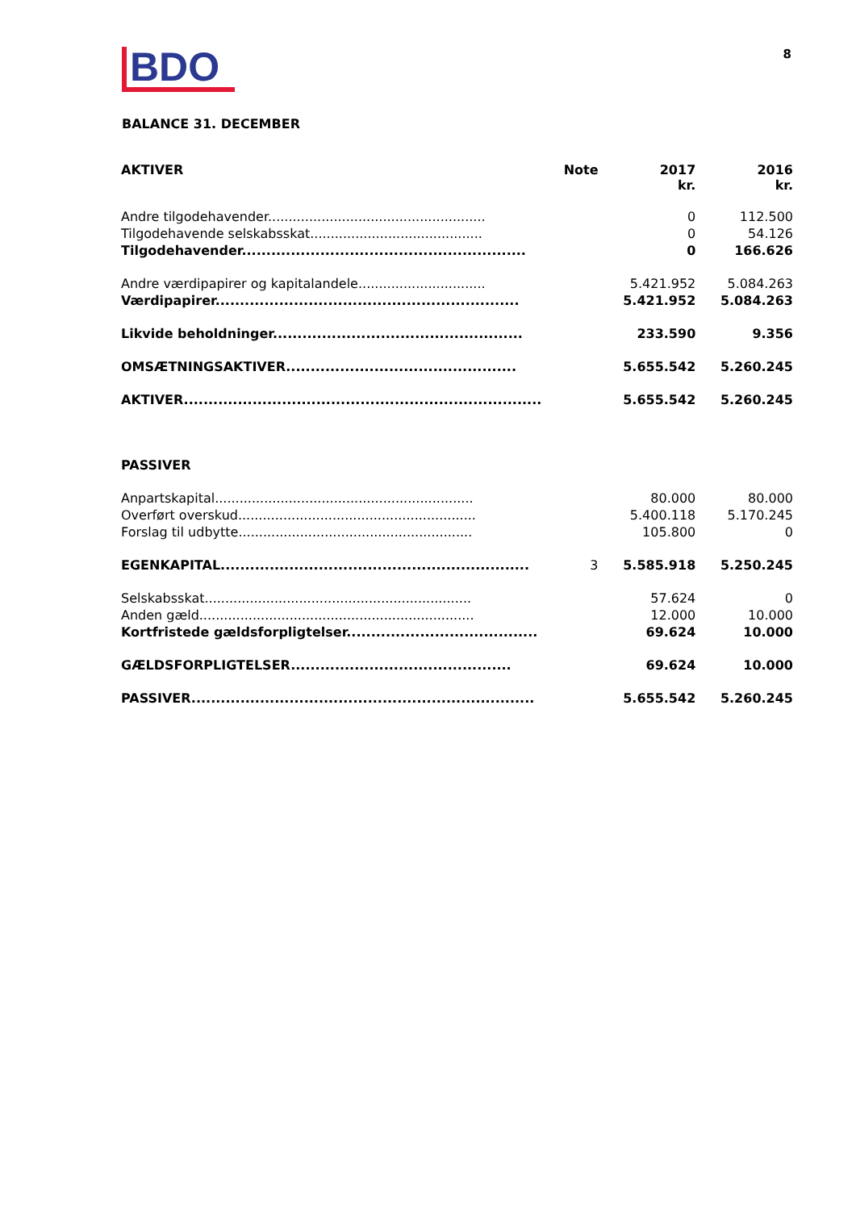BDO
8
BALANCE 31. DECEMBER
| AKTIVER | Note | 2017 kr. | 2016 kr. |
| --- | --- | --- | --- |
| Andre tilgodehavender..................................................... | | 0 | 112.500 |
| Tilgodehavende selskabsskat.......................................... | | 0 | 54.126 |
| Tilgodehavender.......................................................... | | 0 | 166.626 |
| Andre værdipapirer og kapitalandele............................... | | 5.421.952 | 5.084.263 |
| Værdipapirer.............................................................. | | 5.421.952 | 5.084.263 |
| Likvide beholdninger................................................... | | 233.590 | 9.356 |
| OMSÆTNINGSAKTIVER............................................... | | 5.655.542 | 5.260.245 |
| AKTIVER......................................................................... | | 5.655.542 | 5.260.245 |
| PASSIVER | | | |
| Anpartskapital............................................................... | | 80.000 | 80.000 |
| Overført overskud.......................................................... | | 5.400.118 | 5.170.245 |
| Forslag til udbytte......................................................... | | 105.800 | 0 |
| EGENKAPITAL............................................................... | 3 | 5.585.918 | 5.250.245 |
| Selskabsskat................................................................. | | 57.624 | 0 |
| Anden gæld................................................................... | | 12.000 | 10.000 |
| Kortfristede gældsforpligtelser....................................... | | 69.624 | 10.000 |
| GÆLDSFORPLIGTELSER............................................. | | 69.624 | 10.000 |
| PASSIVER...................................................................... | | 5.655.542 | 5.260.245 |